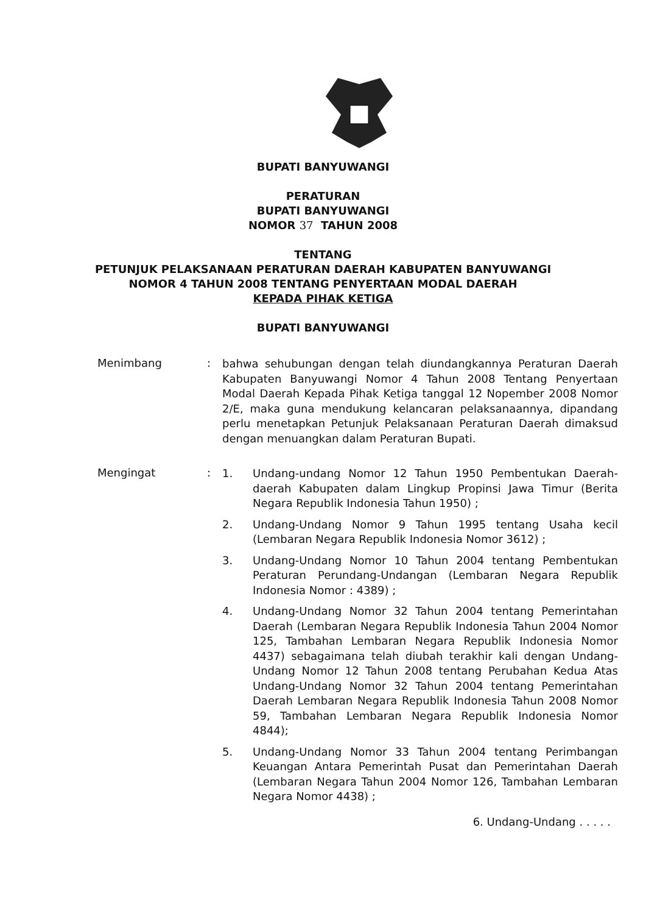BUPATI BANYUWANGI
PERATURAN
BUPATI BANYUWANGI
NOMOR 37 TAHUN 2008
TENTANG
PETUNJUK PELAKSANAAN PERATURAN DAERAH KABUPATEN BANYUWANGI
NOMOR 4 TAHUN 2008 TENTANG PENYERTAAN MODAL DAERAH
KEPADA PIHAK KETIGA
BUPATI BANYUWANGI
Menimbang :
bahwa sehubungan dengan telah diundangkannya Peraturan Daerah Kabupaten Banyuwangi Nomor 4 Tahun 2008 Tentang Penyertaan Modal Daerah Kepada Pihak Ketiga tanggal 12 Nopember 2008 Nomor 2/E, maka guna mendukung kelancaran pelaksanaannya, dipandang perlu menetapkan Petunjuk Pelaksanaan Peraturan Daerah dimaksud dengan menuangkan dalam Peraturan Bupati.
Mengingat :
1.
Undang-undang Nomor 12 Tahun 1950 Pembentukan Daerah-daerah Kabupaten dalam Lingkup Propinsi Jawa Timur (Berita Negara Republik Indonesia Tahun 1950) ;
2.
Undang-Undang Nomor 9 Tahun 1995 tentang Usaha kecil (Lembaran Negara Republik Indonesia Nomor 3612) ;
3.
Undang-Undang Nomor 10 Tahun 2004 tentang Pembentukan Peraturan Perundang-Undangan (Lembaran Negara Republik Indonesia Nomor : 4389) ;
4.
Undang-Undang Nomor 32 Tahun 2004 tentang Pemerintahan Daerah (Lembaran Negara Republik Indonesia Tahun 2004 Nomor 125, Tambahan Lembaran Negara Republik Indonesia Nomor 4437) sebagaimana telah diubah terakhir kali dengan Undang-Undang Nomor 12 Tahun 2008 tentang Perubahan Kedua Atas Undang-Undang Nomor 32 Tahun 2004 tentang Pemerintahan Daerah Lembaran Negara Republik Indonesia Tahun 2008 Nomor 59, Tambahan Lembaran Negara Republik Indonesia Nomor 4844);
5.
Undang-Undang Nomor 33 Tahun 2004 tentang Perimbangan Keuangan Antara Pemerintah Pusat dan Pemerintahan Daerah (Lembaran Negara Tahun 2004 Nomor 126, Tambahan Lembaran Negara Nomor 4438) ;
6. Undang-Undang . . . . .